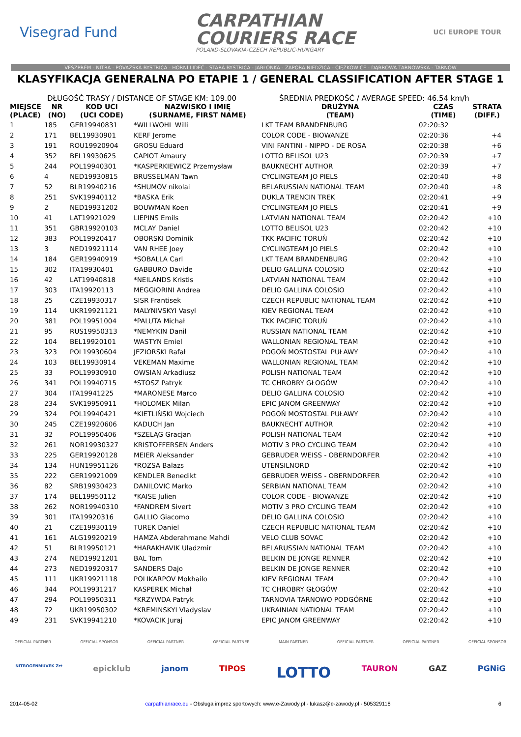Visegrad Fund
CARPATHIAN
COURIERS RACE
POLAND-SLOVAKIA-CZECH REPUBLIC-HUNGARY
UCI EUROPE TOUR
VESZPRÉM - NITRA - POVAŽSKÁ BYSTRICA - HORNÍ LIDEČ - STARÁ BYSTRICA - JABŁONKA - ZAPORA NIEDZICA - CIĘŻKOWICE - DĄBROWA TARNOWSKA - TARNÓW
KLASYFIKACJA GENERALNA PO ETAPIE 1 / GENERAL CLASSIFICATION AFTER STAGE 1
DŁUGOŚĆ TRASY / DISTANCE OF STAGE KM: 109.00 ŚREDNIA PRĘDKOŚĆ / AVERAGE SPEED: 46.54 km/h
| MIEJSCE (PLACE) | NR (NO) | KOD UCI (UCI CODE) | NAZWISKO I IMIĘ (SURNAME, FIRST NAME) | DRUŻYNA (TEAM) | CZAS (TIME) | STRATA (DIFF.) |
| --- | --- | --- | --- | --- | --- | --- |
| 1 | 185 | GER19940831 | *WILLWOHL Willi | LKT TEAM BRANDENBURG | 02:20:32 | |
| 2 | 171 | BEL19930901 | KERF Jerome | COLOR CODE - BIOWANZE | 02:20:36 | +4 |
| 3 | 191 | ROU19920904 | GROSU Eduard | VINI FANTINI - NIPPO - DE ROSA | 02:20:38 | +6 |
| 4 | 352 | BEL19930625 | CAPIOT Amaury | LOTTO BELISOL U23 | 02:20:39 | +7 |
| 5 | 244 | POL19940301 | *KASPERKIEWICZ Przemysław | BAUKNECHT AUTHOR | 02:20:39 | +7 |
| 6 | 4 | NED19930815 | BRUSSELMAN Tawn | CYCLINGTEAM JO PIELS | 02:20:40 | +8 |
| 7 | 52 | BLR19940216 | *SHUMOV nikolai | BELARUSSIAN NATIONAL TEAM | 02:20:40 | +8 |
| 8 | 251 | SVK19940112 | *BASKA Erik | DUKLA TRENCIN TREK | 02:20:41 | +9 |
| 9 | 2 | NED19931202 | BOUWMAN Koen | CYCLINGTEAM JO PIELS | 02:20:41 | +9 |
| 10 | 41 | LAT19921029 | LIEPINS Emils | LATVIAN NATIONAL TEAM | 02:20:42 | +10 |
| 11 | 351 | GBR19920103 | MCLAY Daniel | LOTTO BELISOL U23 | 02:20:42 | +10 |
| 12 | 383 | POL19920417 | OBORSKI Dominik | TKK PACIFIC TORUŃ | 02:20:42 | +10 |
| 13 | 3 | NED19921114 | VAN RHEE Joey | CYCLINGTEAM JO PIELS | 02:20:42 | +10 |
| 14 | 184 | GER19940919 | *SOBALLA Carl | LKT TEAM BRANDENBURG | 02:20:42 | +10 |
| 15 | 302 | ITA19930401 | GABBURO Davide | DELIO GALLINA COLOSIO | 02:20:42 | +10 |
| 16 | 42 | LAT19940818 | *NEILANDS Kristis | LATVIAN NATIONAL TEAM | 02:20:42 | +10 |
| 17 | 303 | ITA19920113 | MEGGIORINI Andrea | DELIO GALLINA COLOSIO | 02:20:42 | +10 |
| 18 | 25 | CZE19930317 | SISR Frantisek | CZECH REPUBLIC NATIONAL TEAM | 02:20:42 | +10 |
| 19 | 114 | UKR19921121 | MALYNIVSKYI Vasyl | KIEV REGIONAL TEAM | 02:20:42 | +10 |
| 20 | 381 | POL19951004 | *PALUTA Michał | TKK PACIFIC TORUŃ | 02:20:42 | +10 |
| 21 | 95 | RUS19950313 | *NEMYKIN Danil | RUSSIAN NATIONAL TEAM | 02:20:42 | +10 |
| 22 | 104 | BEL19920101 | WASTYN Emiel | WALLONIAN REGIONAL TEAM | 02:20:42 | +10 |
| 23 | 323 | POL19930604 | JEZIORSKI Rafał | POGOŃ MOSTOSTAL PUŁAWY | 02:20:42 | +10 |
| 24 | 103 | BEL19930914 | VEKEMAN Maxime | WALLONIAN REGIONAL TEAM | 02:20:42 | +10 |
| 25 | 33 | POL19930910 | OWSIAN Arkadiusz | POLISH NATIONAL TEAM | 02:20:42 | +10 |
| 26 | 341 | POL19940715 | *STOSZ Patryk | TC CHROBRY GŁOGÓW | 02:20:42 | +10 |
| 27 | 304 | ITA19941225 | *MARONESE Marco | DELIO GALLINA COLOSIO | 02:20:42 | +10 |
| 28 | 234 | SVK19950911 | *HOLOMEK Milan | EPIC JANOM GREENWAY | 02:20:42 | +10 |
| 29 | 324 | POL19940421 | *KIETLIŃSKI Wojciech | POGOŃ MOSTOSTAL PUŁAWY | 02:20:42 | +10 |
| 30 | 245 | CZE19920606 | KADUCH Jan | BAUKNECHT AUTHOR | 02:20:42 | +10 |
| 31 | 32 | POL19950406 | *SZELĄG Gracjan | POLISH NATIONAL TEAM | 02:20:42 | +10 |
| 32 | 261 | NOR19930327 | KRISTOFFERSEN Anders | MOTIV 3 PRO CYCLING TEAM | 02:20:42 | +10 |
| 33 | 225 | GER19920128 | MEIER Aleksander | GEBRUDER WEISS - OBERNDORFER | 02:20:42 | +10 |
| 34 | 134 | HUN19951126 | *ROZSA Balazs | UTENSILNORD | 02:20:42 | +10 |
| 35 | 222 | GER19921009 | KENDLER Benedikt | GEBRUDER WEISS - OBERNDORFER | 02:20:42 | +10 |
| 36 | 82 | SRB19930423 | DANILOVIC Marko | SERBIAN NATIONAL TEAM | 02:20:42 | +10 |
| 37 | 174 | BEL19950112 | *KAISE Julien | COLOR CODE - BIOWANZE | 02:20:42 | +10 |
| 38 | 262 | NOR19940310 | *FANDREM Sivert | MOTIV 3 PRO CYCLING TEAM | 02:20:42 | +10 |
| 39 | 301 | ITA19920316 | GALLIO Giacomo | DELIO GALLINA COLOSIO | 02:20:42 | +10 |
| 40 | 21 | CZE19930119 | TUREK Daniel | CZECH REPUBLIC NATIONAL TEAM | 02:20:42 | +10 |
| 41 | 161 | ALG19920219 | HAMZA Abderahmane Mahdi | VELO CLUB SOVAC | 02:20:42 | +10 |
| 42 | 51 | BLR19950121 | *HARAKHAVIK Uladzmir | BELARUSSIAN NATIONAL TEAM | 02:20:42 | +10 |
| 43 | 274 | NED19921201 | BAL Tom | BELKIN DE JONGE RENNER | 02:20:42 | +10 |
| 44 | 273 | NED19920317 | SANDERS Dajo | BELKIN DE JONGE RENNER | 02:20:42 | +10 |
| 45 | 111 | UKR19921118 | POLIKARPOV Mokhailo | KIEV REGIONAL TEAM | 02:20:42 | +10 |
| 46 | 344 | POL19931217 | KASPEREK Michał | TC CHROBRY GŁOGÓW | 02:20:42 | +10 |
| 47 | 294 | POL19950311 | *KRZYWDA Patryk | TARNOVIA TARNOWO PODGÓRNE | 02:20:42 | +10 |
| 48 | 72 | UKR19950302 | *KREMINSKYI Vladyslav | UKRAINIAN NATIONAL TEAM | 02:20:42 | +10 |
| 49 | 231 | SVK19941210 | *KOVACIK Juraj | EPIC JANOM GREENWAY | 02:20:42 | +10 |
OFFICIAL PARTNER OFFICIAL SPONSOR OFFICIAL PARTNER OFFICIAL PARTNER MAIN PARTNER OFFICIAL PARTNER OFFICIAL PARTNER OFFICIAL SPONSOR
NITROGENMUVEK Zrt epicklub janom TIPOS LOTTO TAURON GAZ PGNiG
2014-05-02 carpathianrace.eu - Obsługa imprez sportowych: www.e-Zawody.pl - lukasz@e-zawody.pl - 505329118 6